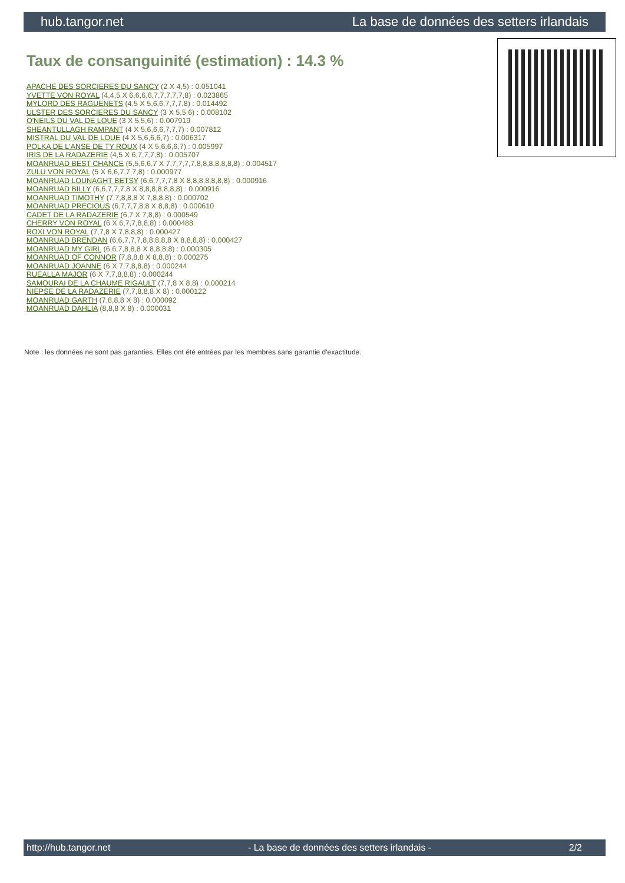hub.tangor.net La base de données des setters irlandais
Taux de consanguinité (estimation) : 14.3 %
APACHE DES SORCIERES DU SANCY (2 X 4,5) : 0.051041
YVETTE VON ROYAL (4,4,5 X 6,6,6,6,7,7,7,7,7,8) : 0.023865
MYLORD DES RAGUENETS (4,5 X 5,6,6,7,7,7,8) : 0.014492
ULSTER DES SORCIERES DU SANCY (3 X 5,5,6) : 0.008102
O'NEILS DU VAL DE LOUE (3 X 5,5,6) : 0.007919
SHEANTULLAGH RAMPANT (4 X 5,6,6,6,7,7,7) : 0.007812
MISTRAL DU VAL DE LOUE (4 X 5,6,6,6,7) : 0.006317
POLKA DE L'ANSE DE TY ROUX (4 X 5,6,6,6,7) : 0.005997
IRIS DE LA RADAZERIE (4,5 X 6,7,7,7,8) : 0.005707
MOANRUAD BEST CHANCE (5,5,6,6,7 X 7,7,7,7,7,8,8,8,8,8,8,8) : 0.004517
ZULU VON ROYAL (5 X 6,6,7,7,7,8) : 0.000977
MOANRUAD LOUNAGHT BETSY (6,6,7,7,7,8 X 8,8,8,8,8,8,8) : 0.000916
MOANRUAD BILLY (6,6,7,7,7,8 X 8,8,8,8,8,8,8) : 0.000916
MOANRUAD TIMOTHY (7,7,8,8,8 X 7,8,8,8) : 0.000702
MOANRUAD PRECIOUS (6,7,7,7,8,8 X 8,8,8) : 0.000610
CADET DE LA RADAZERIE (6,7 X 7,8,8) : 0.000549
CHERRY VON ROYAL (6 X 6,7,7,8,8,8) : 0.000488
ROXI VON ROYAL (7,7,8 X 7,8,8,8) : 0.000427
MOANRUAD BRENDAN (6,6,7,7,7,8,8,8,8,8 X 8,8,8,8) : 0.000427
MOANRUAD MY GIRL (6,6,7,8,8,8 X 8,8,8,8) : 0.000305
MOANRUAD OF CONNOR (7,8,8,8 X 8,8,8) : 0.000275
MOANRUAD JOANNE (6 X 7,7,8,8,8) : 0.000244
RUEALLA MAJOR (6 X 7,7,8,8,8) : 0.000244
SAMOURAI DE LA CHAUME RIGAULT (7,7,8 X 8,8) : 0.000214
NIEPSE DE LA RADAZERIE (7,7,8,8,8 X 8) : 0.000122
MOANRUAD GARTH (7,8,8,8 X 8) : 0.000092
MOANRUAD DAHLIA (8,8,8 X 8) : 0.000031
Note : les données ne sont pas garanties. Elles ont été entrées par les membres sans garantie d'exactitude.
http://hub.tangor.net - La base de données des setters irlandais - 2/2